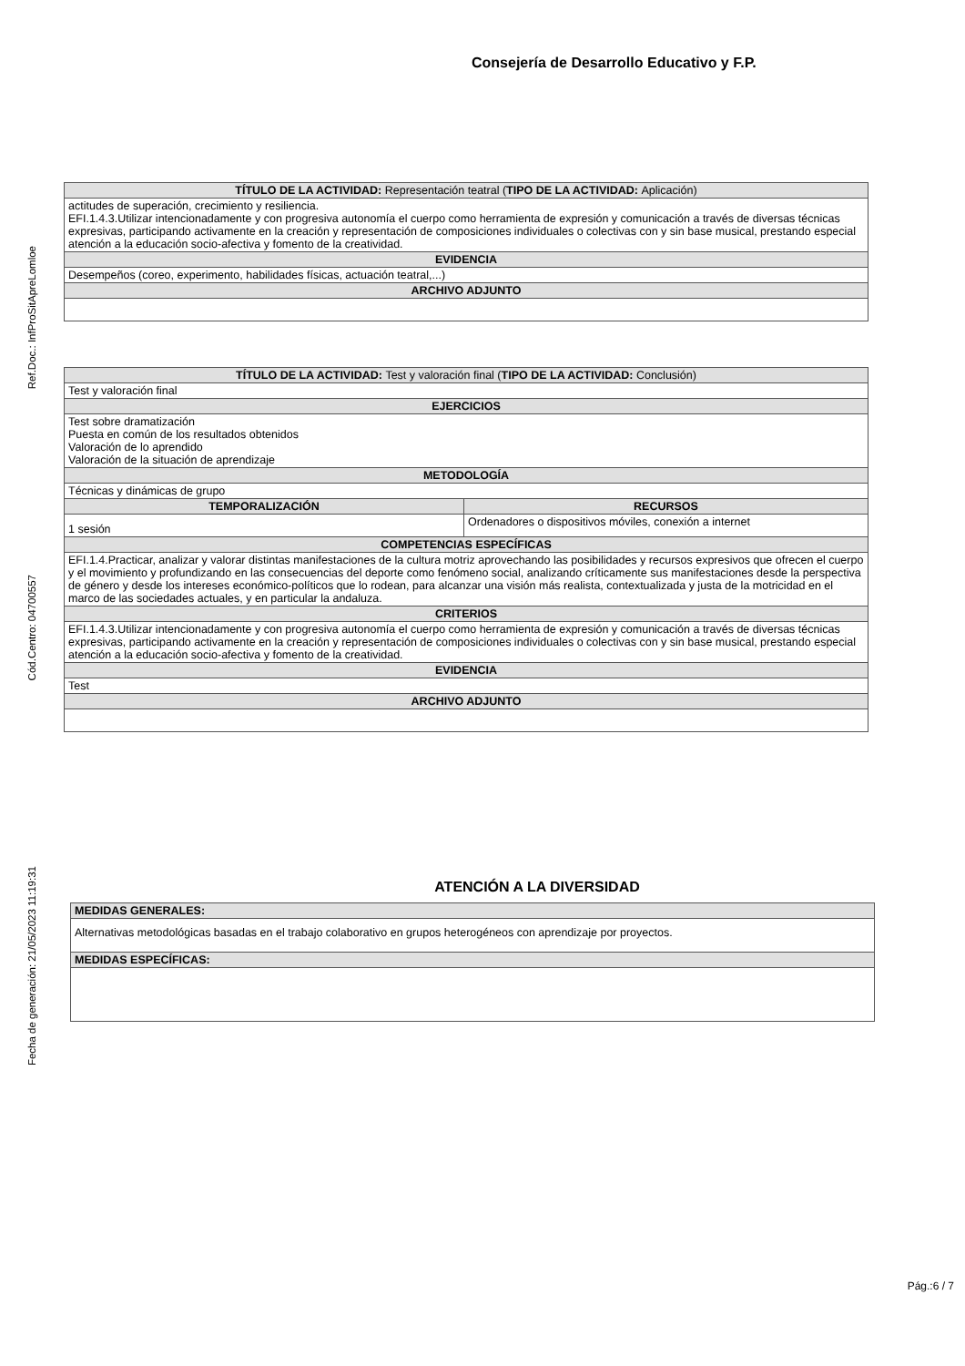Consejería de Desarrollo Educativo y F.P.
Ref.Doc.: InfProSitApreLomloe
Cód.Centro: 04700557
Fecha de generación: 21/05/2023 11:19:31
| TÍTULO DE LA ACTIVIDAD: Representación teatral ( TIPO DE LA ACTIVIDAD: Aplicación) |
| --- |
| actitudes de superación, crecimiento y resiliencia. EFI.1.4.3.Utilizar intencionadamente y con progresiva autonomía el cuerpo como herramienta de expresión y comunicación a través de diversas técnicas expresivas, participando activamente en la creación y representación de composiciones individuales o colectivas con y sin base musical, prestando especial atención a la educación socio-afectiva y fomento de la creatividad. |
| EVIDENCIA |
| Desempeños (coreo, experimento, habilidades físicas, actuación teatral,...) |
| ARCHIVO ADJUNTO |
| TÍTULO DE LA ACTIVIDAD: Test y valoración final ( TIPO DE LA ACTIVIDAD: Conclusión) | |
| --- | --- |
| Test y valoración final | |
| EJERCICIOS | |
| Test sobre dramatización Puesta en común de los resultados obtenidos Valoración de lo aprendido Valoración de la situación de aprendizaje | |
| METODOLOGÍA | |
| Técnicas y dinámicas de grupo | |
| TEMPORALIZACIÓN | RECURSOS |
| 1 sesión | Ordenadores o dispositivos móviles, conexión a internet |
| COMPETENCIAS ESPECÍFICAS | |
| EFI.1.4.Practicar, analizar y valorar distintas manifestaciones de la cultura motriz aprovechando las posibilidades y recursos expresivos que ofrecen el cuerpo y el movimiento y profundizando en las consecuencias del deporte como fenómeno social, analizando críticamente sus manifestaciones desde la perspectiva de género y desde los intereses económico-políticos que lo rodean, para alcanzar una visión más realista, contextualizada y justa de la motricidad en el marco de las sociedades actuales, y en particular la andaluza. | |
| CRITERIOS | |
| EFI.1.4.3.Utilizar intencionadamente y con progresiva autonomía el cuerpo como herramienta de expresión y comunicación a través de diversas técnicas expresivas, participando activamente en la creación y representación de composiciones individuales o colectivas con y sin base musical, prestando especial atención a la educación socio-afectiva y fomento de la creatividad. | |
| EVIDENCIA | |
| Test | |
| ARCHIVO ADJUNTO | |
ATENCIÓN A LA DIVERSIDAD
| MEDIDAS GENERALES: |
| --- |
| Alternativas metodológicas basadas en el trabajo colaborativo en grupos heterogéneos con aprendizaje por proyectos. |
| MEDIDAS ESPECÍFICAS: |
Pág.:6 / 7